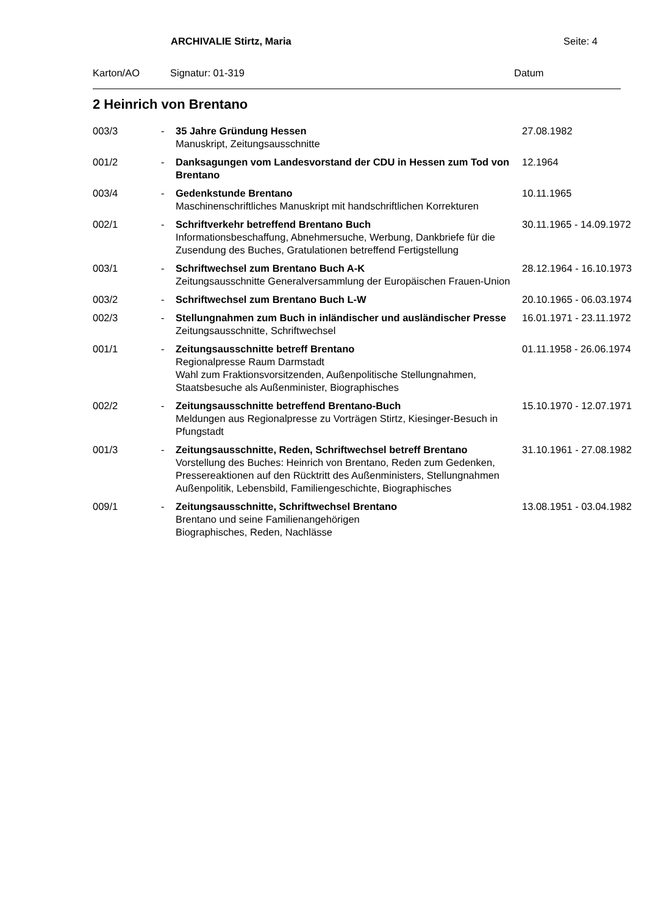ARCHIVALIE Stirtz, Maria Seite: 4
Karton/AO Signatur: 01-319 Datum
2 Heinrich von Brentano
| 003/3 | - | 35 Jahre Gründung Hessen Manuskript, Zeitungsausschnitte | 27.08.1982 |
| 001/2 | - | Danksagungen vom Landesvorstand der CDU in Hessen zum Tod von Brentano | 12.1964 |
| 003/4 | - | Gedenkstunde Brentano Maschinenschriftliches Manuskript mit handschriftlichen Korrekturen | 10.11.1965 |
| 002/1 | - | Schriftverkehr betreffend Brentano Buch Informationsbeschaffung, Abnehmersuche, Werbung, Dankbriefe für die Zusendung des Buches, Gratulationen betreffend Fertigstellung | 30.11.1965 - 14.09.1972 |
| 003/1 | - | Schriftwechsel zum Brentano Buch A-K Zeitungsausschnitte Generalversammlung der Europäischen Frauen-Union | 28.12.1964 - 16.10.1973 |
| 003/2 | - | Schriftwechsel zum Brentano Buch L-W | 20.10.1965 - 06.03.1974 |
| 002/3 | - | Stellungnahmen zum Buch in inländischer und ausländischer Presse Zeitungsausschnitte, Schriftwechsel | 16.01.1971 - 23.11.1972 |
| 001/1 | - | Zeitungsausschnitte betreff Brentano Regionalpresse Raum Darmstadt Wahl zum Fraktionsvorsitzenden, Außenpolitische Stellungnahmen, Staatsbesuche als Außenminister, Biographisches | 01.11.1958 - 26.06.1974 |
| 002/2 | - | Zeitungsausschnitte betreffend Brentano-Buch Meldungen aus Regionalpresse zu Vorträgen Stirtz, Kiesinger-Besuch in Pfungstadt | 15.10.1970 - 12.07.1971 |
| 001/3 | - | Zeitungsausschnitte, Reden, Schriftwechsel betreff Brentano Vorstellung des Buches: Heinrich von Brentano, Reden zum Gedenken, Pressereaktionen auf den Rücktritt des Außenministers, Stellungnahmen Außenpolitik, Lebensbild, Familiengeschichte, Biographisches | 31.10.1961 - 27.08.1982 |
| 009/1 | - | Zeitungsausschnitte, Schriftwechsel Brentano Brentano und seine Familienangehörigen Biographisches, Reden, Nachlässe | 13.08.1951 - 03.04.1982 |